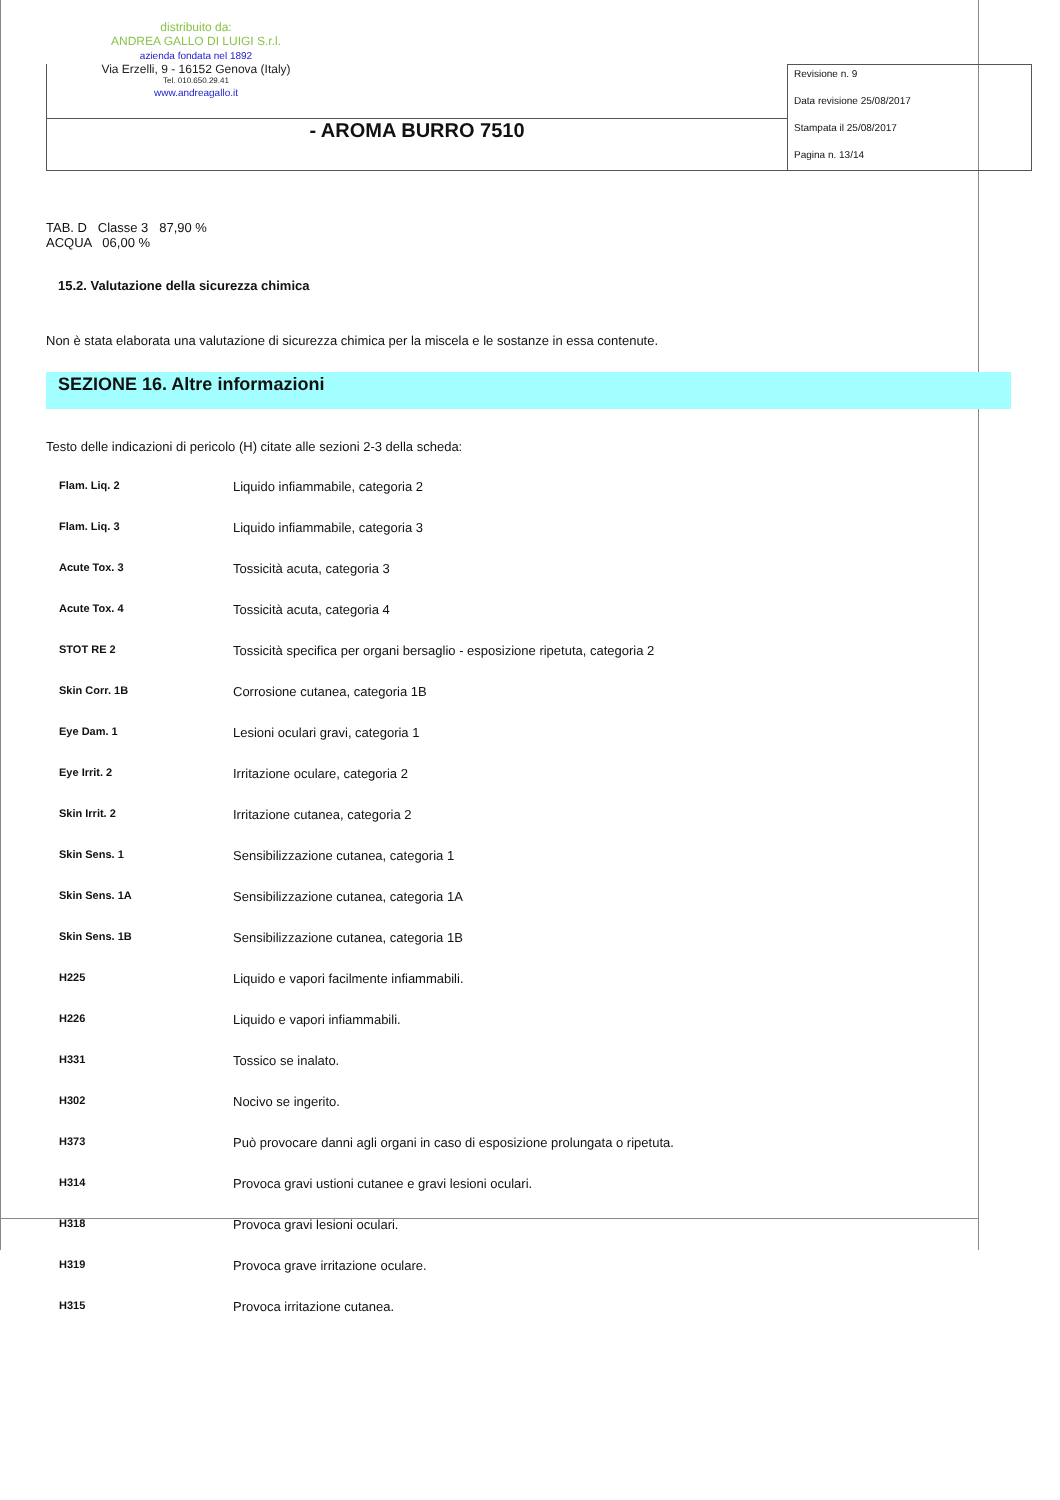distribuito da:
ANDREA GALLO DI LUIGI S.r.l.
azienda fondata nel 1892
Via Erzelli, 9 - 16152 Genova (Italy)
Tel. 010.650.29.41
www.andreagallo.it
- AROMA BURRO 7510
Revisione n. 9
Data revisione 25/08/2017
Stampata il 25/08/2017
Pagina n. 13/14
TAB. D Classe 3 87,90 %
ACQUA 06,00 %
15.2. Valutazione della sicurezza chimica
Non è stata elaborata una valutazione di sicurezza chimica per la miscela e le sostanze in essa contenute.
SEZIONE 16. Altre informazioni
Testo delle indicazioni di pericolo (H) citate alle sezioni 2-3 della scheda:
| Flam. Liq. 2 | Liquido infiammabile, categoria 2 |
| Flam. Liq. 3 | Liquido infiammabile, categoria 3 |
| Acute Tox. 3 | Tossicità acuta, categoria 3 |
| Acute Tox. 4 | Tossicità acuta, categoria 4 |
| STOT RE 2 | Tossicità specifica per organi bersaglio - esposizione ripetuta, categoria 2 |
| Skin Corr. 1B | Corrosione cutanea, categoria 1B |
| Eye Dam. 1 | Lesioni oculari gravi, categoria 1 |
| Eye Irrit. 2 | Irritazione oculare, categoria 2 |
| Skin Irrit. 2 | Irritazione cutanea, categoria 2 |
| Skin Sens. 1 | Sensibilizzazione cutanea, categoria 1 |
| Skin Sens. 1A | Sensibilizzazione cutanea, categoria 1A |
| Skin Sens. 1B | Sensibilizzazione cutanea, categoria 1B |
| H225 | Liquido e vapori facilmente infiammabili. |
| H226 | Liquido e vapori infiammabili. |
| H331 | Tossico se inalato. |
| H302 | Nocivo se ingerito. |
| H373 | Può provocare danni agli organi in caso di esposizione prolungata o ripetuta. |
| H314 | Provoca gravi ustioni cutanee e gravi lesioni oculari. |
| H318 | Provoca gravi lesioni oculari. |
| H319 | Provoca grave irritazione oculare. |
| H315 | Provoca irritazione cutanea. |